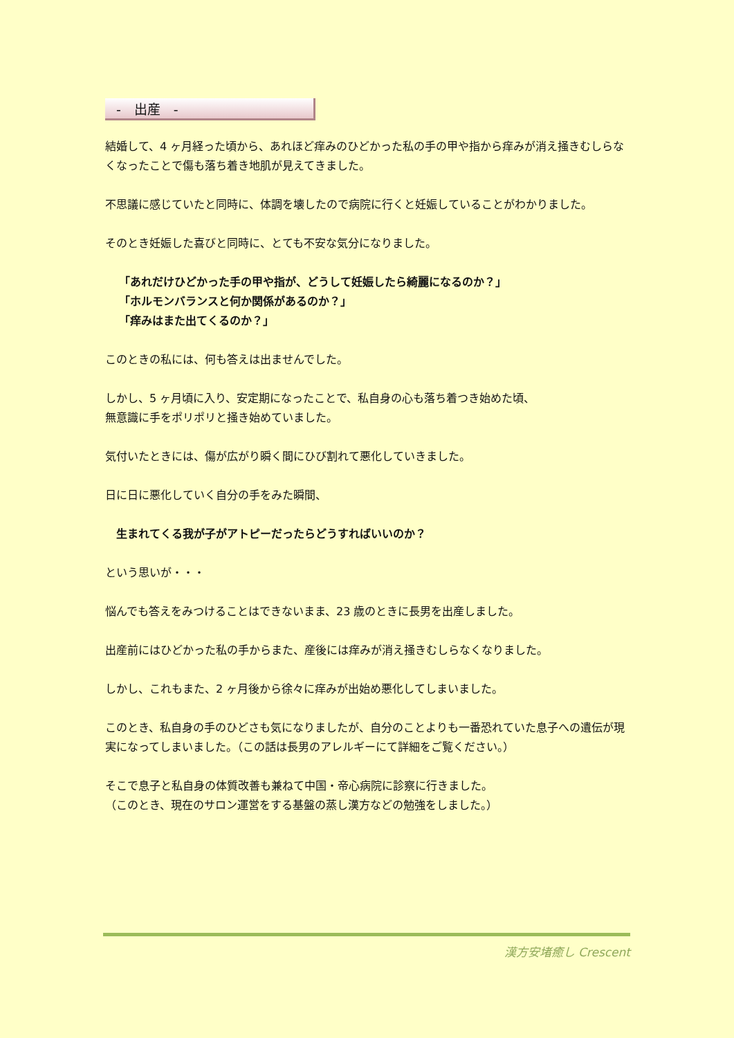-　出産　-
結婚して、4 ヶ月経った頃から、あれほど痒みのひどかった私の手の甲や指から痒みが消え掻きむしらなくなったことで傷も落ち着き地肌が見えてきました。
不思議に感じていたと同時に、体調を壊したので病院に行くと妊娠していることがわかりました。
そのとき妊娠した喜びと同時に、とても不安な気分になりました。
「あれだけひどかった手の甲や指が、どうして妊娠したら綺麗になるのか？」
「ホルモンバランスと何か関係があるのか？」
「痒みはまた出てくるのか？」
このときの私には、何も答えは出ませんでした。
しかし、5 ヶ月頃に入り、安定期になったことで、私自身の心も落ち着つき始めた頃、
無意識に手をポリポリと掻き始めていました。
気付いたときには、傷が広がり瞬く間にひび割れて悪化していきました。
日に日に悪化していく自分の手をみた瞬間、
生まれてくる我が子がアトピーだったらどうすればいいのか？
という思いが・・・
悩んでも答えをみつけることはできないまま、23 歳のときに長男を出産しました。
出産前にはひどかった私の手からまた、産後には痒みが消え掻きむしらなくなりました。
しかし、これもまた、2 ヶ月後から徐々に痒みが出始め悪化してしまいました。
このとき、私自身の手のひどさも気になりましたが、自分のことよりも一番恐れていた息子への遺伝が現実になってしまいました。（この話は長男のアレルギーにて詳細をご覧ください。）
そこで息子と私自身の体質改善も兼ねて中国・帝心病院に診察に行きました。
（このとき、現在のサロン運営をする基盤の蒸し漢方などの勉強をしました。）
漢方安堵癒し Crescent